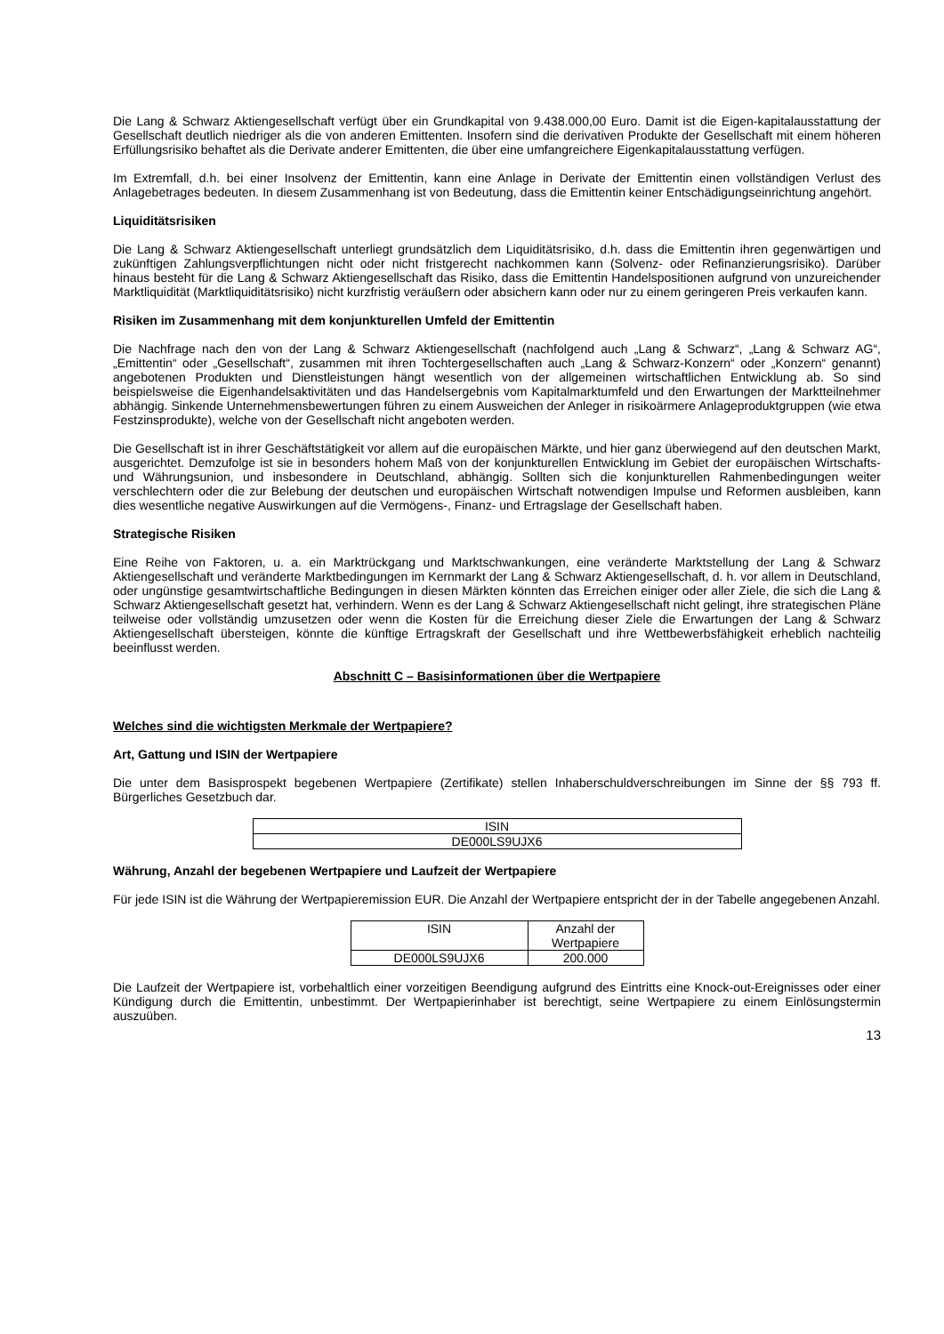Die Lang & Schwarz Aktiengesellschaft verfügt über ein Grundkapital von 9.438.000,00 Euro. Damit ist die Eigen-kapitalausstattung der Gesellschaft deutlich niedriger als die von anderen Emittenten. Insofern sind die derivativen Produkte der Gesellschaft mit einem höheren Erfüllungsrisiko behaftet als die Derivate anderer Emittenten, die über eine umfangreichere Eigenkapitalausstattung verfügen.
Im Extremfall, d.h. bei einer Insolvenz der Emittentin, kann eine Anlage in Derivate der Emittentin einen vollständigen Verlust des Anlagebetrages bedeuten. In diesem Zusammenhang ist von Bedeutung, dass die Emittentin keiner Entschädigungseinrichtung angehört.
Liquiditätsrisiken
Die Lang & Schwarz Aktiengesellschaft unterliegt grundsätzlich dem Liquiditätsrisiko, d.h. dass die Emittentin ihren gegenwärtigen und zukünftigen Zahlungsverpflichtungen nicht oder nicht fristgerecht nachkommen kann (Solvenz- oder Refinanzierungsrisiko). Darüber hinaus besteht für die Lang & Schwarz Aktiengesellschaft das Risiko, dass die Emittentin Handelspositionen aufgrund von unzureichender Marktliquidität (Marktliquiditätsrisiko) nicht kurzfristig veräußern oder absichern kann oder nur zu einem geringeren Preis verkaufen kann.
Risiken im Zusammenhang mit dem konjunkturellen Umfeld der Emittentin
Die Nachfrage nach den von der Lang & Schwarz Aktiengesellschaft (nachfolgend auch „Lang & Schwarz“, „Lang & Schwarz AG“, „Emittentin“ oder „Gesellschaft“, zusammen mit ihren Tochtergesellschaften auch „Lang & Schwarz-Konzern“ oder „Konzern“ genannt) angebotenen Produkten und Dienstleistungen hängt wesentlich von der allgemeinen wirtschaftlichen Entwicklung ab. So sind beispielsweise die Eigenhandelsaktivitäten und das Handelsergebnis vom Kapitalmarktumfeld und den Erwartungen der Marktteilnehmer abhängig. Sinkende Unternehmensbewertungen führen zu einem Ausweichen der Anleger in risikoärmere Anlageproduktgruppen (wie etwa Festzinsprodukte), welche von der Gesellschaft nicht angeboten werden.
Die Gesellschaft ist in ihrer Geschäftstätigkeit vor allem auf die europäischen Märkte, und hier ganz überwiegend auf den deutschen Markt, ausgerichtet. Demzufolge ist sie in besonders hohem Maß von der konjunkturellen Entwicklung im Gebiet der europäischen Wirtschafts- und Währungsunion, und insbesondere in Deutschland, abhängig. Sollten sich die konjunkturellen Rahmenbedingungen weiter verschlechtern oder die zur Belebung der deutschen und europäischen Wirtschaft notwendigen Impulse und Reformen ausbleiben, kann dies wesentliche negative Auswirkungen auf die Vermögens-, Finanz- und Ertragslage der Gesellschaft haben.
Strategische Risiken
Eine Reihe von Faktoren, u. a. ein Marktrückgang und Marktschwankungen, eine veränderte Marktstellung der Lang & Schwarz Aktiengesellschaft und veränderte Marktbedingungen im Kernmarkt der Lang & Schwarz Aktiengesellschaft, d. h. vor allem in Deutschland, oder ungünstige gesamtwirtschaftliche Bedingungen in diesen Märkten könnten das Erreichen einiger oder aller Ziele, die sich die Lang & Schwarz Aktiengesellschaft gesetzt hat, verhindern. Wenn es der Lang & Schwarz Aktiengesellschaft nicht gelingt, ihre strategischen Pläne teilweise oder vollständig umzusetzen oder wenn die Kosten für die Erreichung dieser Ziele die Erwartungen der Lang & Schwarz Aktiengesellschaft übersteigen, könnte die künftige Ertragskraft der Gesellschaft und ihre Wettbewerbsfähigkeit erheblich nachteilig beeinflusst werden.
Abschnitt C – Basisinformationen über die Wertpapiere
Welches sind die wichtigsten Merkmale der Wertpapiere?
Art, Gattung und ISIN der Wertpapiere
Die unter dem Basisprospekt begebenen Wertpapiere (Zertifikate) stellen Inhaberschuldverschreibungen im Sinne der §§ 793 ff. Bürgerliches Gesetzbuch dar.
| ISIN |
| DE000LS9UJX6 |
Währung, Anzahl der begebenen Wertpapiere und Laufzeit der Wertpapiere
Für jede ISIN ist die Währung der Wertpapieremission EUR. Die Anzahl der Wertpapiere entspricht der in der Tabelle angegebenen Anzahl.
| ISIN | Anzahl der Wertpapiere |
| DE000LS9UJX6 | 200.000 |
Die Laufzeit der Wertpapiere ist, vorbehaltlich einer vorzeitigen Beendigung aufgrund des Eintritts eine Knock-out-Ereignisses oder einer Kündigung durch die Emittentin, unbestimmt. Der Wertpapierinhaber ist berechtigt, seine Wertpapiere zu einem Einlösungstermin auszuüben.
13